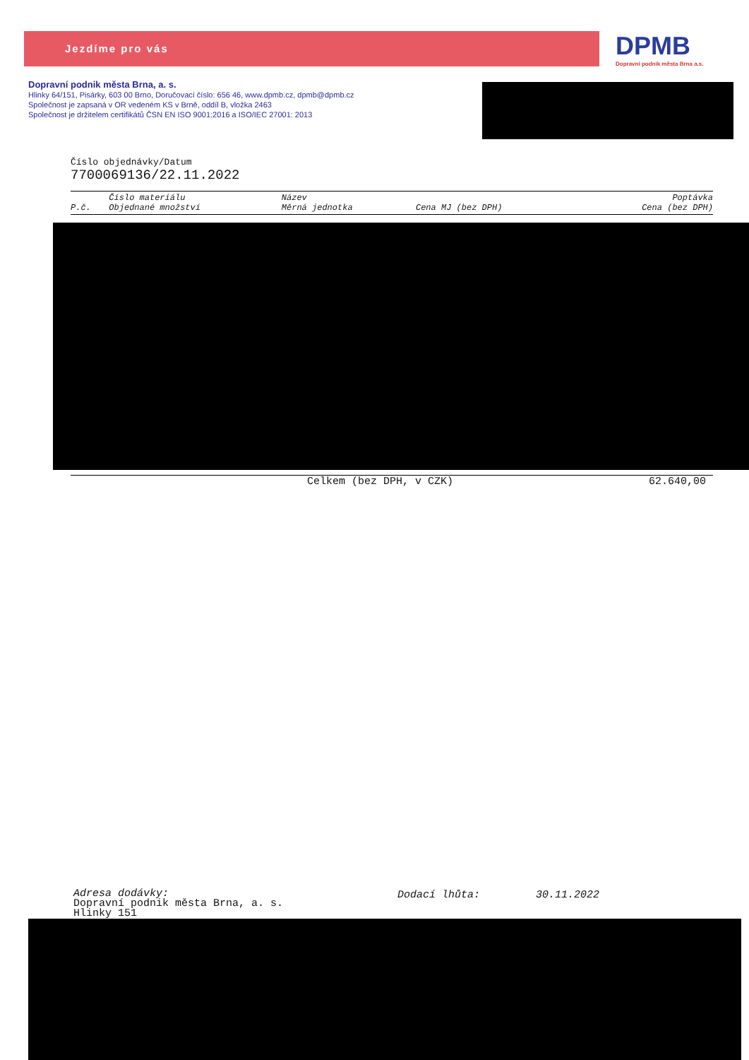Jezdíme pro vás
DPMB
Dopravní podnik města Brna a.s.
Dopravní podnik města Brna, a. s.
Hlinky 64/151, Pisárky, 603 00 Brno, Doručovací číslo: 656 46, www.dpmb.cz, dpmb@dpmb.cz
Společnost je zapsaná v OR vedeném KS v Brně, oddíl B, vložka 2463
Společnost je držitelem certifikátů ČSN EN ISO 9001:2016 a ISO/IEC 27001: 2013
Číslo objednávky/Datum
7700069136/22.11.2022
| P.č. | Číslo materiálu Objednané množství | Název Měrná jednotka | Cena MJ (bez DPH) | Poptávka Cena (bez DPH) |
| --- | --- | --- | --- | --- |
Celkem (bez DPH, v CZK) 62.640,00
Adresa dodávky:
Dopravní podnik města Brna, a. s.
Hlinky 151
Dodací lhůta: 30.11.2022